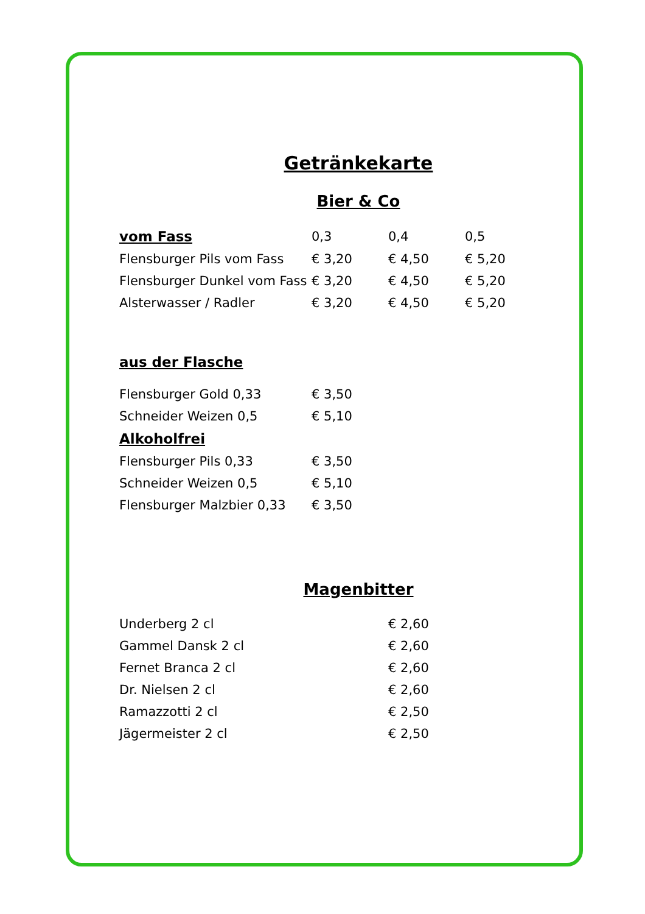Getränkekarte
Bier & Co
| vom Fass | 0,3 | 0,4 | 0,5 |
| Flensburger Pils vom Fass | € 3,20 | € 4,50 | € 5,20 |
| Flensburger Dunkel vom Fass | € 3,20 | € 4,50 | € 5,20 |
| Alsterwasser / Radler | € 3,20 | € 4,50 | € 5,20 |
| aus der Flasche | |
| Flensburger Gold 0,33 | € 3,50 |
| Schneider Weizen 0,5 | € 5,10 |
| Alkoholfrei | |
| Flensburger Pils 0,33 | € 3,50 |
| Schneider Weizen 0,5 | € 5,10 |
| Flensburger Malzbier 0,33 | € 3,50 |
Magenbitter
| Underberg 2 cl | € 2,60 |
| Gammel Dansk 2 cl | € 2,60 |
| Fernet Branca 2 cl | € 2,60 |
| Dr. Nielsen 2 cl | € 2,60 |
| Ramazzotti 2 cl | € 2,50 |
| Jägermeister 2 cl | € 2,50 |